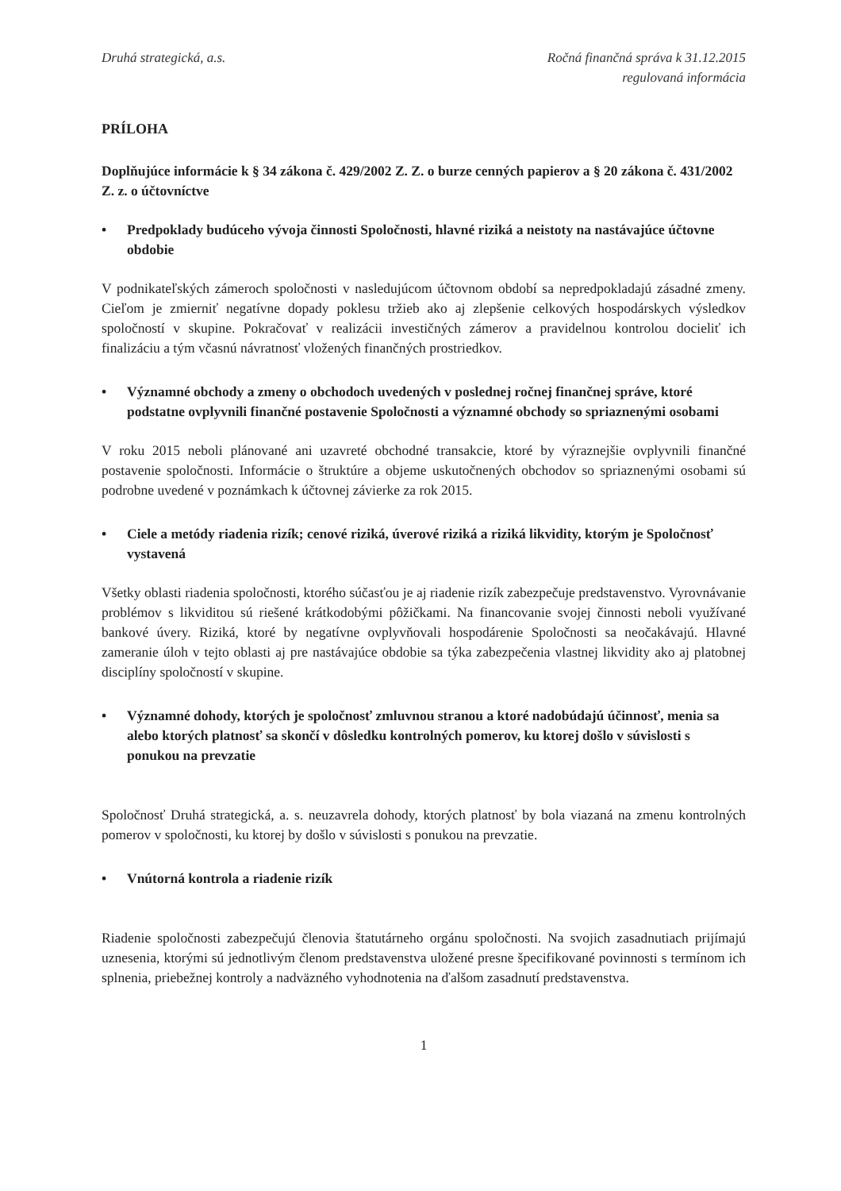Druhá strategická, a.s. Ročná finančná správa k 31.12.2015
regulovaná informácia
PRÍLOHA
Doplňujúce informácie k § 34 zákona č. 429/2002 Z. Z. o burze cenných papierov a § 20 zákona č. 431/2002 Z. z. o účtovníctve
• Predpoklady budúceho vývoja činnosti Spoločnosti, hlavné riziká a neistoty na nastávajúce účtovne obdobie
V podnikateľských zámeroch spoločnosti v nasledujúcom účtovnom období sa nepredpokladajú zásadné zmeny. Cieľom je zmierniť negatívne dopady poklesu tržieb ako aj zlepšenie celkových hospodárskych výsledkov spoločností v skupine. Pokračovať v realizácii investičných zámerov a pravidelnou kontrolou docieliť ich finalizáciu a tým včasnú návratnosť vložených finančných prostriedkov.
• Významné obchody a zmeny o obchodoch uvedených v poslednej ročnej finančnej správe, ktoré podstatne ovplyvnili finančné postavenie Spoločnosti a významné obchody so spriaznenými osobami
V roku 2015 neboli plánované ani uzavreté obchodné transakcie, ktoré by výraznejšie ovplyvnili finančné postavenie spoločnosti. Informácie o štruktúre a objeme uskutočnených obchodov so spriaznenými osobami sú podrobne uvedené v poznámkach k účtovnej závierke za rok 2015.
• Ciele a metódy riadenia rizík; cenové riziká, úverové riziká a riziká likvidity, ktorým je Spoločnosť vystavená
Všetky oblasti riadenia spoločnosti, ktorého súčasťou je aj riadenie rizík zabezpečuje predstavenstvo. Vyrovnávanie problémov s likviditou sú riešené krátkodobými pôžičkami. Na financovanie svojej činnosti neboli využívané bankové úvery. Riziká, ktoré by negatívne ovplyvňovali hospodárenie Spoločnosti sa neočakávajú. Hlavné zameranie úloh v tejto oblasti aj pre nastávajúce obdobie sa týka zabezpečenia vlastnej likvidity ako aj platobnej disciplíny spoločností v skupine.
• Významné dohody, ktorých je spoločnosť zmluvnou stranou a ktoré nadobúdajú účinnosť, menia sa alebo ktorých platnosť sa skončí v dôsledku kontrolných pomerov, ku ktorej došlo v súvislosti s ponukou na prevzatie
Spoločnosť Druhá strategická, a. s. neuzavrela dohody, ktorých platnosť by bola viazaná na zmenu kontrolných pomerov v spoločnosti, ku ktorej by došlo v súvislosti s ponukou na prevzatie.
• Vnútorná kontrola a riadenie rizík
Riadenie spoločnosti zabezpečujú členovia štatutárneho orgánu spoločnosti. Na svojich zasadnutiach prijímajú uznesenia, ktorými sú jednotlivým členom predstavenstva uložené presne špecifikované povinnosti s termínom ich splnenia, priebežnej kontroly a nadväzného vyhodnotenia na ďalšom zasadnutí predstavenstva.
1